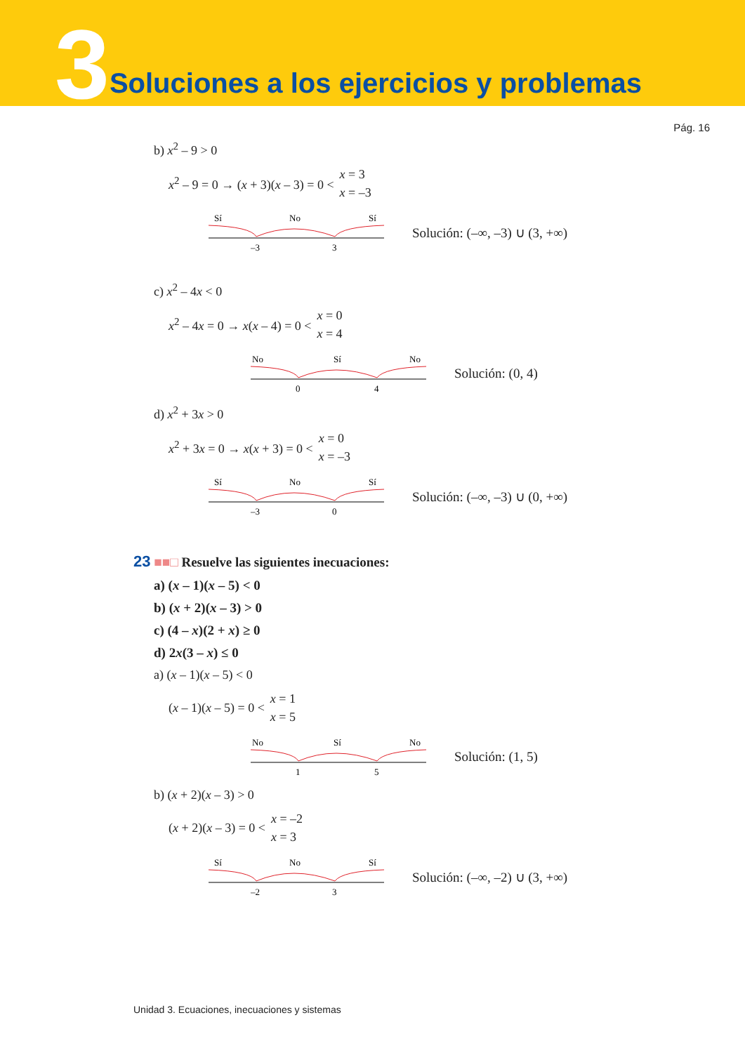3 Soluciones a los ejercicios y problemas
Pág. 16
b) x<sup>2</sup> – 9 > 0
x<sup>2</sup> – 9 = 0 → (x + 3)(x – 3) = 0 < x = 3
x = –3
Sí
No
Sí
–3
3
Solución: (–∞, –3) ∪ (3, +∞)
c) x<sup>2</sup> – 4x < 0
x<sup>2</sup> – 4x = 0 → x(x – 4) = 0 < x = 0
x = 4
No
Sí
No
0
4
Solución: (0, 4)
d) x<sup>2</sup> + 3x > 0
x<sup>2</sup> + 3x = 0 → x(x + 3) = 0 < x = 0
x = –3
Sí
No
Sí
–3
0
Solución: (–∞, –3) ∪ (0, +∞)
23 ■■□ Resuelve las siguientes inecuaciones:
a) (x – 1)(x – 5) < 0
b) (x + 2)(x – 3) > 0
c) (4 – x)(2 + x) ≥ 0
d) 2x(3 – x) ≤ 0
a) (x – 1)(x – 5) < 0
(x – 1)(x – 5) = 0 < x = 1
x = 5
No
Sí
No
1
5
Solución: (1, 5)
b) (x + 2)(x – 3) > 0
(x + 2)(x – 3) = 0 < x = –2
x = 3
Sí
No
Sí
–2
3
Solución: (–∞, –2) ∪ (3, +∞)
Unidad 3. Ecuaciones, inecuaciones y sistemas